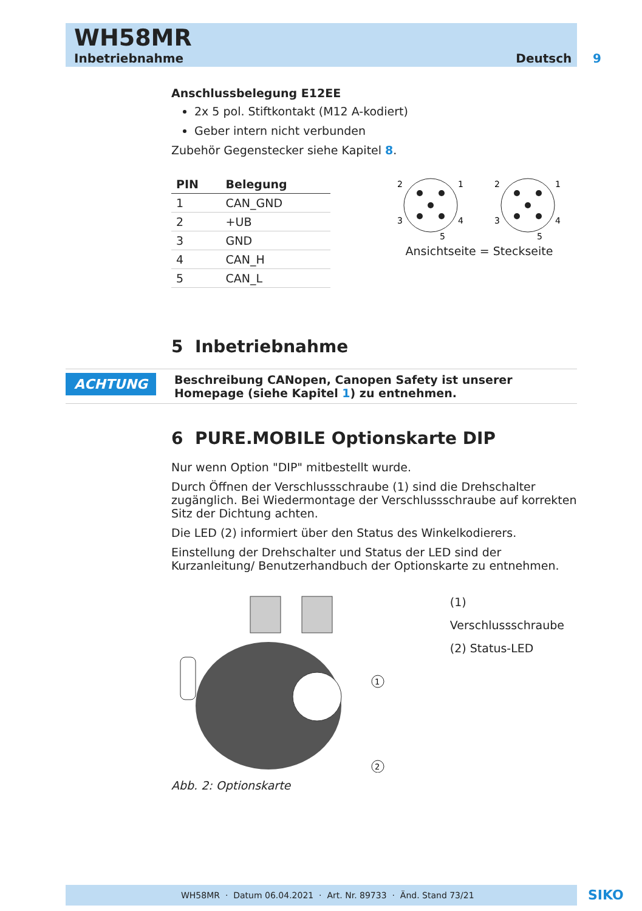WH58MR
Inbetriebnahme
Deutsch 9
Anschlussbelegung E12EE
2x 5 pol. Stiftkontakt (M12 A-kodiert)
Geber intern nicht verbunden
Zubehör Gegenstecker siehe Kapitel 8.
| PIN | Belegung |
| --- | --- |
| 1 | CAN_GND |
| 2 | +UB |
| 3 | GND |
| 4 | CAN_H |
| 5 | CAN_L |
2
1
3
4
5
2
1
3
4
5
Ansichtseite = Steckseite
5 Inbetriebnahme
ACHTUNG
Beschreibung CANopen, Canopen Safety ist unserer Homepage (siehe Kapitel 1) zu entnehmen.
6 PURE.MOBILE Optionskarte DIP
Nur wenn Option "DIP" mitbestellt wurde.
Durch Öffnen der Verschlussschraube (1) sind die Drehschalter zugänglich. Bei Wiedermontage der Verschlussschraube auf korrekten Sitz der Dich­tung achten.
Die LED (2) informiert über den Status des Winkelkodierers.
Einstellung der Drehschalter und Status der LED sind der Kurzanleitung/ Benutzerhandbuch der Optionskarte zu entnehmen.
1
2
(1) Verschlussschraube
(2) Status-LED
Abb. 2: Optionskarte
WH58MR · Datum 06.04.2021 · Art. Nr. 89733 · Änd. Stand 73/21 SIKO